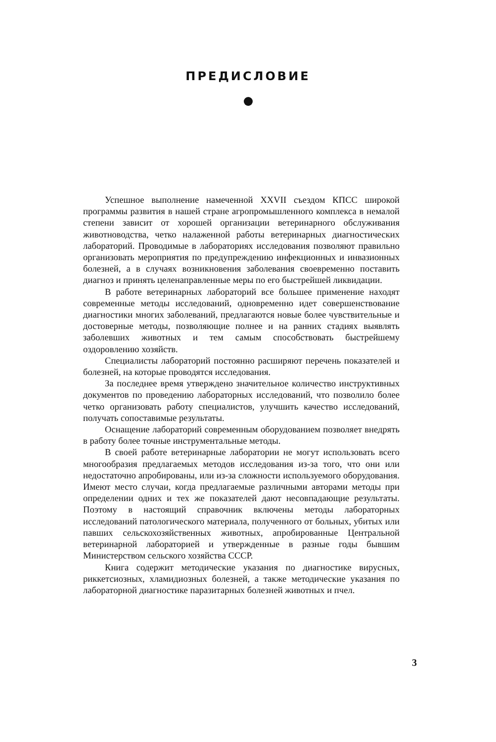ПРЕДИСЛОВИЕ
Успешное выполнение намеченной XXVII съездом КПСС широкой программы развития в нашей стране агропромышленного комплекса в немалой степени зависит от хорошей организации ветеринарного обслуживания животноводства, четко налаженной работы ветеринарных диагностических лабораторий. Проводимые в лабораториях исследования позволяют правильно организовать мероприятия по предупреждению инфекционных и инвазионных болезней, а в случаях возникновения заболевания своевременно поставить диагноз и принять целенаправленные меры по его быстрейшей ликвидации.
В работе ветеринарных лабораторий все большее применение находят современные методы исследований, одновременно идет совершенствование диагностики многих заболеваний, предлагаются новые более чувствительные и достоверные методы, позволяющие полнее и на ранних стадиях выявлять заболевших животных и тем самым способствовать быстрейшему оздоровлению хозяйств.
Специалисты лабораторий постоянно расширяют перечень показателей и болезней, на которые проводятся исследования.
За последнее время утверждено значительное количество инструктивных документов по проведению лабораторных исследований, что позволило более четко организовать работу специалистов, улучшить качество исследований, получать сопоставимые результаты.
Оснащение лабораторий современным оборудованием позволяет внедрять в работу более точные инструментальные методы.
В своей работе ветеринарные лаборатории не могут использовать всего многообразия предлагаемых методов исследования из-за того, что они или недостаточно апробированы, или из-за сложности используемого оборудования. Имеют место случаи, когда предлагаемые различными авторами методы при определении одних и тех же показателей дают несовпадающие результаты. Поэтому в настоящий справочник включены методы лабораторных исследований патологического материала, полученного от больных, убитых или павших сельскохозяйственных животных, апробированные Центральной ветеринарной лабораторией и утвержденные в разные годы бывшим Министерством сельского хозяйства СССР.
Книга содержит методические указания по диагностике вирусных, риккетсиозных, хламидиозных болезней, а также методические указания по лабораторной диагностике паразитарных болезней животных и пчел.
3